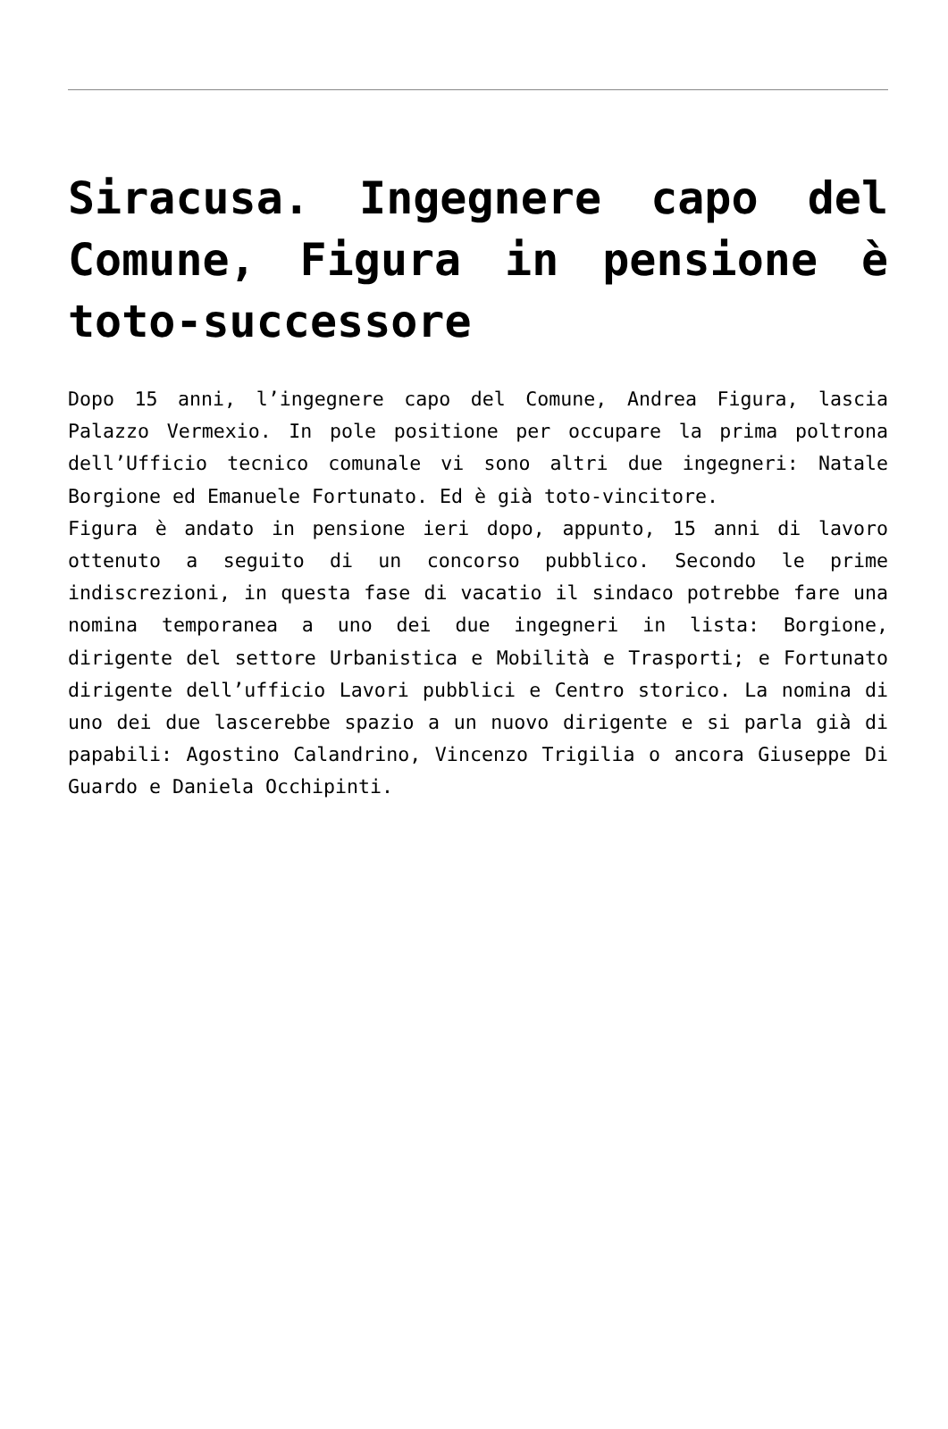Siracusa. Ingegnere capo del Comune, Figura in pensione è toto-successore
Dopo 15 anni, l’ingegnere capo del Comune, Andrea Figura, lascia Palazzo Vermexio. In pole positione per occupare la prima poltrona dell’Ufficio tecnico comunale vi sono altri due ingegneri: Natale Borgione ed Emanuele Fortunato. Ed è già toto-vincitore.
Figura è andato in pensione ieri dopo, appunto, 15 anni di lavoro ottenuto a seguito di un concorso pubblico. Secondo le prime indiscrezioni, in questa fase di vacatio il sindaco potrebbe fare una nomina temporanea a uno dei due ingegneri in lista: Borgione, dirigente del settore Urbanistica e Mobilità e Trasporti; e Fortunato dirigente dell’ufficio Lavori pubblici e Centro storico. La nomina di uno dei due lascerebbe spazio a un nuovo dirigente e si parla già di papabili: Agostino Calandrino, Vincenzo Trigilia o ancora Giuseppe Di Guardo e Daniela Occhipinti.